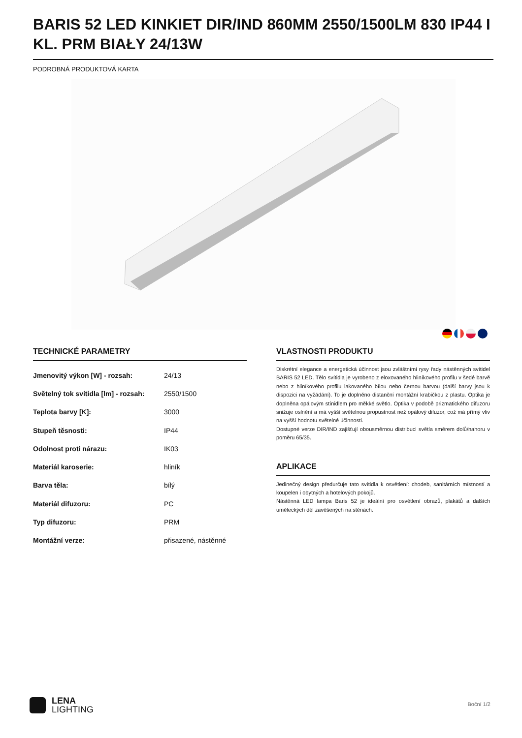BARIS 52 LED KINKIET DIR/IND 860MM 2550/1500LM 830 IP44 I KL. PRM BIAŁY 24/13W
PODROBNÁ PRODUKTOVÁ KARTA
TECHNICKÉ PARAMETRY
| Jmenovitý výkon [W] - rozsah: | 24/13 |
| Světelný tok svítidla [lm] - rozsah: | 2550/1500 |
| Teplota barvy [K]: | 3000 |
| Stupeň těsnosti: | IP44 |
| Odolnost proti nárazu: | IK03 |
| Materiál karoserie: | hliník |
| Barva těla: | bílý |
| Materiál difuzoru: | PC |
| Typ difuzoru: | PRM |
| Montážní verze: | přisazené, nástěnné |
VLASTNOSTI PRODUKTU
Diskrétní elegance a energetická účinnost jsou zvláštními rysy řady nástěnných svítidel BARIS 52 LED. Tělo svítidla je vyrobeno z eloxovaného hliníkového profilu v šedé barvě nebo z hliníkového profilu lakovaného bílou nebo černou barvou (další barvy jsou k dispozici na vyžádání). To je doplněno distanční montážní krabičkou z plastu. Optika je doplněna opálovým stínidlem pro měkké světlo. Optika v podobě prizmatického difuzoru snižuje oslnění a má vyšší světelnou propustnost než opálový difuzor, což má přímý vliv na vyšší hodnotu světelné účinnosti.
Dostupné verze DIR/IND zajišťují obousměrnou distribuci světla směrem dolů/nahoru v poměru 65/35.
APLIKACE
Jedinečný design předurčuje tato svítidla k osvětlení: chodeb, sanitárních místností a koupelen i obytných a hotelových pokojů.
Nástěnná LED lampa Baris 52 je ideální pro osvětlení obrazů, plakátů a dalších uměleckých děl zavěšených na stěnách.
LENA
LIGHTING
Boční 1/2